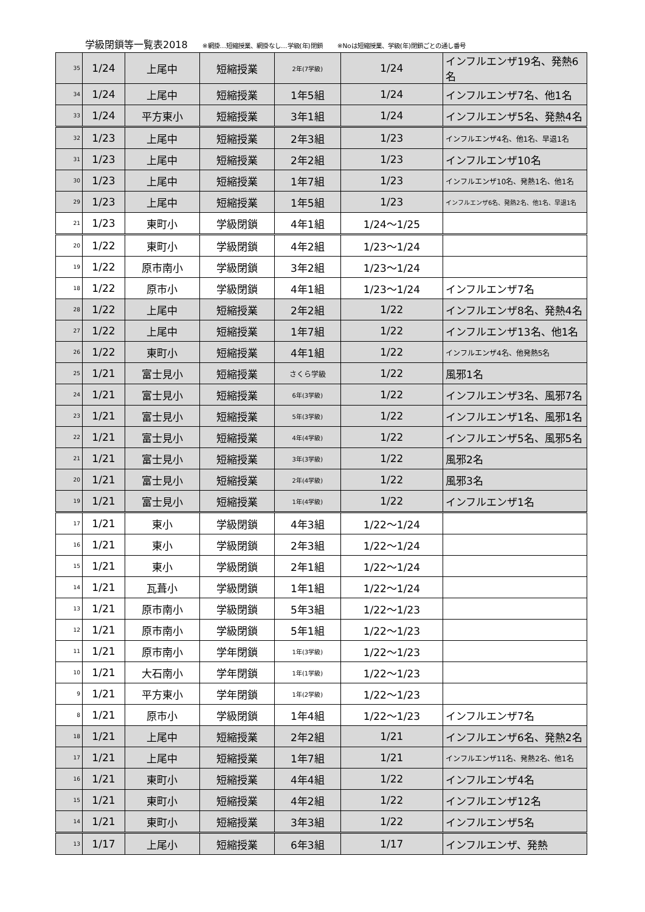学級閉鎖等一覧表2018 ※網掛…短縮授業、網掛なし…学級(年)閉鎖 ※Noは短縮授業、学級(年)閉鎖ごとの通し番号
| 35 | 1/24 | 上尾中 | 短縮授業 | 2年(7学級) | 1/24 | インフルエンザ19名、発熱6名 |
| 34 | 1/24 | 上尾中 | 短縮授業 | 1年5組 | 1/24 | インフルエンザ7名、他1名 |
| 33 | 1/24 | 平方東小 | 短縮授業 | 3年1組 | 1/24 | インフルエンザ5名、発熱4名 |
| 32 | 1/23 | 上尾中 | 短縮授業 | 2年3組 | 1/23 | インフルエンザ4名、他1名、早退1名 |
| 31 | 1/23 | 上尾中 | 短縮授業 | 2年2組 | 1/23 | インフルエンザ10名 |
| 30 | 1/23 | 上尾中 | 短縮授業 | 1年7組 | 1/23 | インフルエンザ10名、発熱1名、他1名 |
| 29 | 1/23 | 上尾中 | 短縮授業 | 1年5組 | 1/23 | インフルエンザ6名、発熱2名、他1名、早退1名 |
| 21 | 1/23 | 東町小 | 学級閉鎖 | 4年1組 | 1/24～1/25 | |
| 20 | 1/22 | 東町小 | 学級閉鎖 | 4年2組 | 1/23～1/24 | |
| 19 | 1/22 | 原市南小 | 学級閉鎖 | 3年2組 | 1/23～1/24 | |
| 18 | 1/22 | 原市小 | 学級閉鎖 | 4年1組 | 1/23～1/24 | インフルエンザ7名 |
| 28 | 1/22 | 上尾中 | 短縮授業 | 2年2組 | 1/22 | インフルエンザ8名、発熱4名 |
| 27 | 1/22 | 上尾中 | 短縮授業 | 1年7組 | 1/22 | インフルエンザ13名、他1名 |
| 26 | 1/22 | 東町小 | 短縮授業 | 4年1組 | 1/22 | インフルエンザ4名、他発熱5名 |
| 25 | 1/21 | 富士見小 | 短縮授業 | さくら学級 | 1/22 | 風邪1名 |
| 24 | 1/21 | 富士見小 | 短縮授業 | 6年(3学級) | 1/22 | インフルエンザ3名、風邪7名 |
| 23 | 1/21 | 富士見小 | 短縮授業 | 5年(3学級) | 1/22 | インフルエンザ1名、風邪1名 |
| 22 | 1/21 | 富士見小 | 短縮授業 | 4年(4学級) | 1/22 | インフルエンザ5名、風邪5名 |
| 21 | 1/21 | 富士見小 | 短縮授業 | 3年(3学級) | 1/22 | 風邪2名 |
| 20 | 1/21 | 富士見小 | 短縮授業 | 2年(4学級) | 1/22 | 風邪3名 |
| 19 | 1/21 | 富士見小 | 短縮授業 | 1年(4学級) | 1/22 | インフルエンザ1名 |
| 17 | 1/21 | 東小 | 学級閉鎖 | 4年3組 | 1/22～1/24 | |
| 16 | 1/21 | 東小 | 学級閉鎖 | 2年3組 | 1/22～1/24 | |
| 15 | 1/21 | 東小 | 学級閉鎖 | 2年1組 | 1/22～1/24 | |
| 14 | 1/21 | 瓦葺小 | 学級閉鎖 | 1年1組 | 1/22～1/24 | |
| 13 | 1/21 | 原市南小 | 学級閉鎖 | 5年3組 | 1/22～1/23 | |
| 12 | 1/21 | 原市南小 | 学級閉鎖 | 5年1組 | 1/22～1/23 | |
| 11 | 1/21 | 原市南小 | 学年閉鎖 | 1年(3学級) | 1/22～1/23 | |
| 10 | 1/21 | 大石南小 | 学年閉鎖 | 1年(1学級) | 1/22～1/23 | |
| 9 | 1/21 | 平方東小 | 学年閉鎖 | 1年(2学級) | 1/22～1/23 | |
| 8 | 1/21 | 原市小 | 学級閉鎖 | 1年4組 | 1/22～1/23 | インフルエンザ7名 |
| 18 | 1/21 | 上尾中 | 短縮授業 | 2年2組 | 1/21 | インフルエンザ6名、発熱2名 |
| 17 | 1/21 | 上尾中 | 短縮授業 | 1年7組 | 1/21 | インフルエンザ11名、発熱2名、他1名 |
| 16 | 1/21 | 東町小 | 短縮授業 | 4年4組 | 1/22 | インフルエンザ4名 |
| 15 | 1/21 | 東町小 | 短縮授業 | 4年2組 | 1/22 | インフルエンザ12名 |
| 14 | 1/21 | 東町小 | 短縮授業 | 3年3組 | 1/22 | インフルエンザ5名 |
| 13 | 1/17 | 上尾小 | 短縮授業 | 6年3組 | 1/17 | インフルエンザ、発熱 |